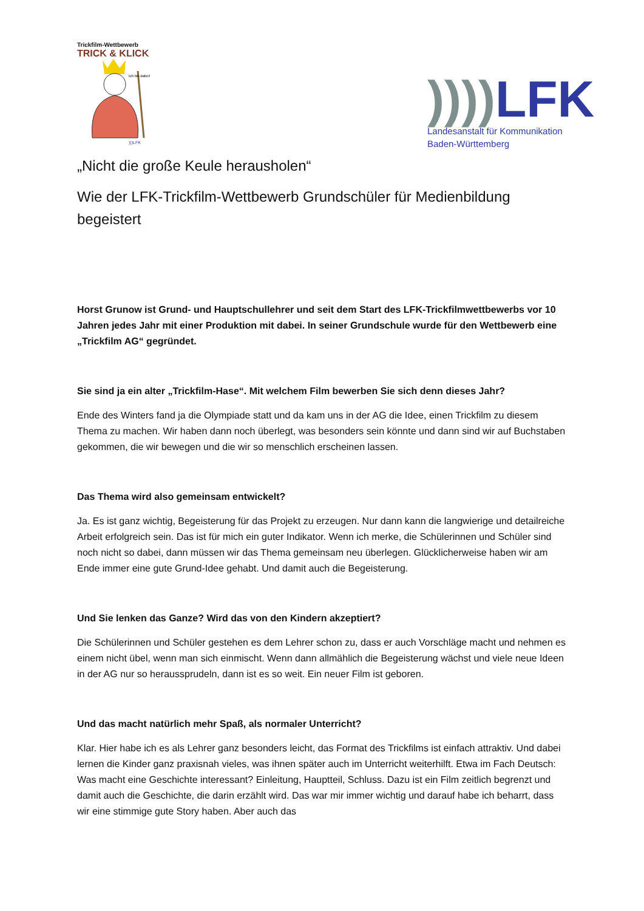Trickfilm-Wettbewerb
TRICK & KLICK
Ich bin dabei!
)))LFK
)))) LFK
Landesanstalt für Kommunikation
Baden-Württemberg
„Nicht die große Keule herausholen“
Wie der LFK-Trickfilm-Wettbewerb Grundschüler für Medienbildung begeistert
Horst Grunow ist Grund- und Hauptschullehrer und seit dem Start des LFK-Trickfilmwettbewerbs vor 10 Jahren jedes Jahr mit einer Produktion mit dabei. In seiner Grundschule wurde für den Wettbewerb eine „Trickfilm AG“ gegründet.
Sie sind ja ein alter „Trickfilm-Hase“. Mit welchem Film bewerben Sie sich denn dieses Jahr?
Ende des Winters fand ja die Olympiade statt und da kam uns in der AG die Idee, einen Trickfilm zu diesem Thema zu machen. Wir haben dann noch überlegt, was besonders sein könnte und dann sind wir auf Buchstaben gekommen, die wir bewegen und die wir so menschlich erscheinen lassen.
Das Thema wird also gemeinsam entwickelt?
Ja. Es ist ganz wichtig, Begeisterung für das Projekt zu erzeugen. Nur dann kann die langwierige und detailreiche Arbeit erfolgreich sein. Das ist für mich ein guter Indikator. Wenn ich merke, die Schülerinnen und Schüler sind noch nicht so dabei, dann müssen wir das Thema gemeinsam neu überlegen. Glücklicherweise haben wir am Ende immer eine gute Grund-Idee gehabt. Und damit auch die Begeisterung.
Und Sie lenken das Ganze? Wird das von den Kindern akzeptiert?
Die Schülerinnen und Schüler gestehen es dem Lehrer schon zu, dass er auch Vorschläge macht und nehmen es einem nicht übel, wenn man sich einmischt. Wenn dann allmählich die Begeisterung wächst und viele neue Ideen in der AG nur so heraussprudeln, dann ist es so weit. Ein neuer Film ist geboren.
Und das macht natürlich mehr Spaß, als normaler Unterricht?
Klar. Hier habe ich es als Lehrer ganz besonders leicht, das Format des Trickfilms ist einfach attraktiv. Und dabei lernen die Kinder ganz praxisnah vieles, was ihnen später auch im Unterricht weiterhilft. Etwa im Fach Deutsch: Was macht eine Geschichte interessant? Einleitung, Hauptteil, Schluss. Dazu ist ein Film zeitlich begrenzt und damit auch die Geschichte, die darin erzählt wird. Das war mir immer wichtig und darauf habe ich beharrt, dass wir eine stimmige gute Story haben. Aber auch das